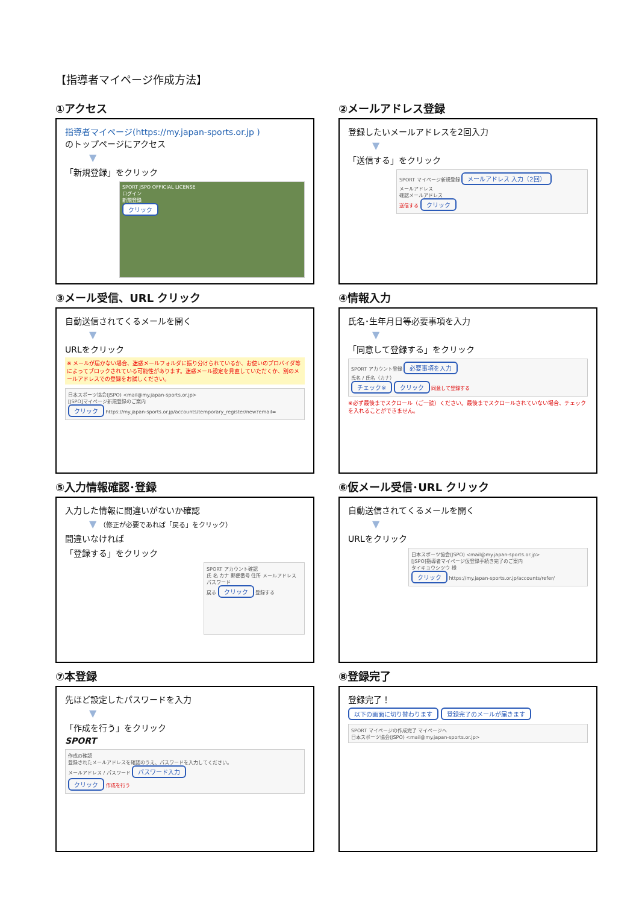【指導者マイページ作成方法】
①アクセス
指導者マイページ(https://my.japan-sports.or.jp )
のトップページにアクセス
▼
「新規登録」をクリック
SPORT JSPO OFFICIAL LICENSE
ログイン
新規登録
クリック
②メールアドレス登録
登録したいメールアドレスを2回入力
▼
「送信する」をクリック
SPORT マイページ新規登録 メールアドレス 入力（2回）
メールアドレス
確認メールアドレス
送信する クリック
③メール受信、URL クリック
自動送信されてくるメールを開く
▼
URLをクリック
※ メールが届かない場合、迷惑メールフォルダに振り分けられているか、お使いのプロバイダ等によってブロックされている可能性があります。迷惑メール設定を見直していただくか、別のメールアドレスでの登録をお試しください。
日本スポーツ協会(JSPO) <mail@my.japan-sports.or.jp>
[JSPO]マイページ新規登録のご案内
クリック https://my.japan-sports.or.jp/accounts/temporary_register/new?email=
④情報入力
氏名･生年月日等必要事項を入力
▼
「同意して登録する」をクリック
SPORT アカウント登録 必要事項を入力
氏名 / 氏名（カナ）
チェック※ クリック 同意して登録する
※必ず最後までスクロール（ご一読）ください。最後までスクロールされていない場合、チェックを入れることができません。
⑤入力情報確認･登録
入力した情報に間違いがないか確認
▼ （修正が必要であれば「戻る」をクリック）
間違いなければ
「登録する」をクリック
SPORT アカウント確認
氏 名 カナ 郵便番号 住所 メールアドレス パスワード
戻る クリック 登録する
⑥仮メール受信･URL クリック
自動送信されてくるメールを開く
▼
URLをクリック
日本スポーツ協会(JSPO) <mail@my.japan-sports.or.jp>
[JSPO]指導者マイページ仮登録手続き完了のご案内
タイキョウシツウ 様
クリック https://my.japan-sports.or.jp/accounts/refer/
⑦本登録
先ほど設定したパスワードを入力
▼
「作成を行う」をクリック
SPORT
作成の確認
登録されたメールアドレスを確認のうえ、パスワードを入力してください。
メールアドレス / パスワード パスワード入力
クリック 作成を行う
⑧登録完了
登録完了！
以下の画面に切り替わります 登録完了のメールが届きます
SPORT マイページの作成完了 マイページへ
日本スポーツ協会(JSPO) <mail@my.japan-sports.or.jp>